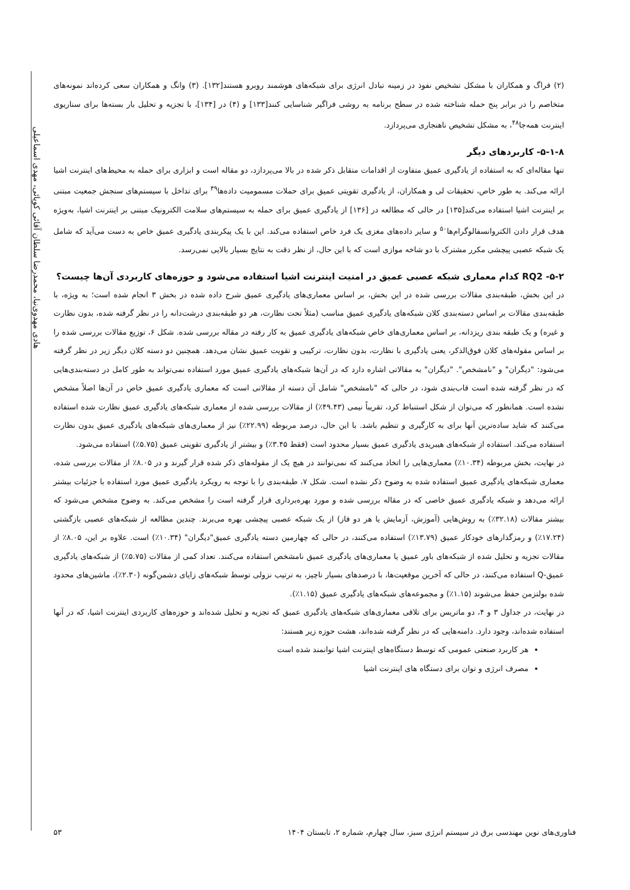هادی مهدوی‌نیا، محمدرضا سلطان آقائی کوپائی، مهدی اسماعیلی
(۲) فراگ و همکاران با مشکل تشخیص نفوذ در زمینه تبادل انرژی برای شبکه‌های هوشمند روبرو هستند[۱۳۲]. (۳) وانگ و همکاران سعی کرده‌اند نمونه‌های متخاصم را در برابر پنج حمله شناخته شده در سطح برنامه به روشی فراگیر شناسایی کنند[۱۳۳] و (۴) در [۱۳۴]، با تجزیه و تحلیل بار بسته‌ها برای سناریوی اینترنت همه‌جا<sup>۴۸</sup>، به مشکل تشخیص ناهنجاری می‌پردازد.
۵-۱-۸- کاربردهای دیگر
تنها مقاله‌ای که به استفاده از یادگیری عمیق متفاوت از اقدامات متقابل ذکر شده در بالا می‌پردازد، دو مقاله است و ابزاری برای حمله به محیط‌های اینترنت اشیا ارائه می‌کند. به طور خاص، تحقیقات لی و همکاران، از یادگیری تقویتی عمیق برای حملات مسمومیت داده‌ها<sup>۴۹</sup> برای تداخل با سیستم‌های سنجش جمعیت مبتنی بر اینترنت اشیا استفاده می‌کند[۱۳۵] در حالی که مطالعه در [۱۳۶] از یادگیری عمیق برای حمله به سیستم‌های سلامت الکترونیک مبتنی بر اینترنت اشیا، به‌ویژه هدف قرار دادن الکتروانسفالوگرام‌ها<sup>۵۰</sup> و سایر داده‌های مغزی یک فرد خاص استفاده می‌کند. این با یک پیکربندی یادگیری عمیق خاص به دست می‌آید که شامل یک شبکه عصبی پیچشی مکرر مشترک با دو شاخه موازی است که با این حال، از نظر دقت به نتایج بسیار بالایی نمی‌رسد.
۵-۲- RQ2 کدام معماری شبکه عصبی عمیق در امنیت اینترنت اشیا استفاده می‌شود و حوزه‌های کاربردی آن‌ها چیست؟
در این بخش، طبقه‌بندی مقالات بررسی شده در این بخش، بر اساس معماری‌های یادگیری عمیق شرح داده شده در بخش ۳ انجام شده است؛ به ویژه، با طبقه‌بندی مقالات بر اساس دسته‌بندی کلان شبکه‌های یادگیری عمیق مناسب (مثلاً تحت نظارت، هر دو طبقه‌بندی درشت‌دانه را در نظر گرفته شده، بدون نظارت و غیره) و یک طبقه بندی ریزدانه، بر اساس معماری‌های خاص شبکه‌های یادگیری عمیق به کار رفته در مقاله بررسی شده. شکل ۶، توزیع مقالات بررسی شده را بر اساس مقوله‌های کلان فوق‌الذکر، یعنی یادگیری با نظارت، بدون نظارت، ترکیبی و تقویت عمیق نشان می‌دهد. همچنین دو دسته کلان دیگر زیر در نظر گرفته می‌شود: "دیگران" و "نامشخص". "دیگران" به مقالاتی اشاره دارد که در آن‌ها شبکه‌های یادگیری عمیق مورد استفاده نمی‌تواند به طور کامل در دسته‌بندی‌هایی که در نظر گرفته شده است قاب‌بندی شود، در حالی که "نامشخص" شامل آن دسته از مقالاتی است که معماری یادگیری عمیق خاص در آن‌ها اصلاً مشخص نشده است. همانطور که می‌توان از شکل استنباط کرد، تقریباً نیمی (۴۹.۴۳٪) از مقالات بررسی شده از معماری شبکه‌های یادگیری عمیق نظارت شده استفاده می‌کنند که شاید ساده‌ترین آنها برای به کارگیری و تنظیم باشد. با این حال، درصد مربوطه (۲۲.۹۹٪) نیز از معماری‌های شبکه‌های یادگیری عمیق بدون نظارت استفاده می‌کند. استفاده از شبکه‌های هیبریدی یادگیری عمیق بسیار محدود است (فقط ۳.۴۵٪) و بیشتر از یادگیری تقویتی عمیق (۵.۷۵٪) استفاده می‌شود.
در نهایت، بخش مربوطه (۱۰.۳۴٪) معماری‌هایی را اتخاذ می‌کنند که نمی‌توانند در هیچ یک از مقوله‌های ذکر شده قرار گیرند و در ۸.۰۵٪ از مقالات بررسی شده، معماری شبکه‌های یادگیری عمیق استفاده شده به وضوح ذکر نشده است. شکل ۷، طبقه‌بندی را با توجه به رویکرد یادگیری عمیق مورد استفاده با جزئیات بیشتر ارائه می‌دهد و شبکه یادگیری عمیق خاصی که در مقاله بررسی شده و مورد بهره‌برداری قرار گرفته است را مشخص می‌کند. به وضوح مشخص می‌شود که بیشتر مقالات (۳۲.۱۸٪) به روش‌هایی (آموزش، آزمایش یا هر دو فاز) از یک شبکه عصبی پیچشی بهره می‌برند. چندین مطالعه از شبکه‌های عصبی بازگشتی (۱۷.۲۴٪) و رمزگذارهای خودکار عمیق (۱۳.۷۹٪) استفاده می‌کنند، در حالی که چهارمین دسته یادگیری عمیق"دیگران" (۱۰.۳۴٪) است. علاوه بر این، ۸.۰۵٪ از مقالات تجزیه و تحلیل شده از شبکه‌های باور عمیق یا معماری‌های یادگیری عمیق نامشخص استفاده می‌کنند. تعداد کمی از مقالات (۵.۷۵٪) از شبکه‌های یادگیری عمیق-Q استفاده می‌کنند، در حالی که آخرین موقعیت‌ها، با درصدهای بسیار ناچیز، به ترتیب نزولی توسط شبکه‌های زایای دشمن‌گونه (۲.۳۰٪)، ماشین‌های محدود شده بولتزمن حفظ می‌شوند (۱.۱۵٪) و مجموعه‌های شبکه‌های یادگیری عمیق (۱.۱۵٪).
در نهایت، در جداول ۳ و ۴، دو ماتریس برای تلاقی معماری‌های شبکه‌های یادگیری عمیق که تجزیه و تحلیل شده‌اند و حوزه‌های کاربردی اینترنت اشیا، که در آنها استفاده شده‌اند، وجود دارد. دامنه‌هایی که در نظر گرفته شده‌اند، هشت حوزه زیر هستند:
هر کاربرد صنعتی عمومی که توسط دستگاه‌های اینترنت اشیا توانمند شده است
مصرف انرژی و توان برای دستگاه های اینترنت اشیا
فناوری‌های نوین مهندسی برق در سیستم انرژی سبز، سال چهارم، شماره ۲، تابستان ۱۴۰۴ ۵۳